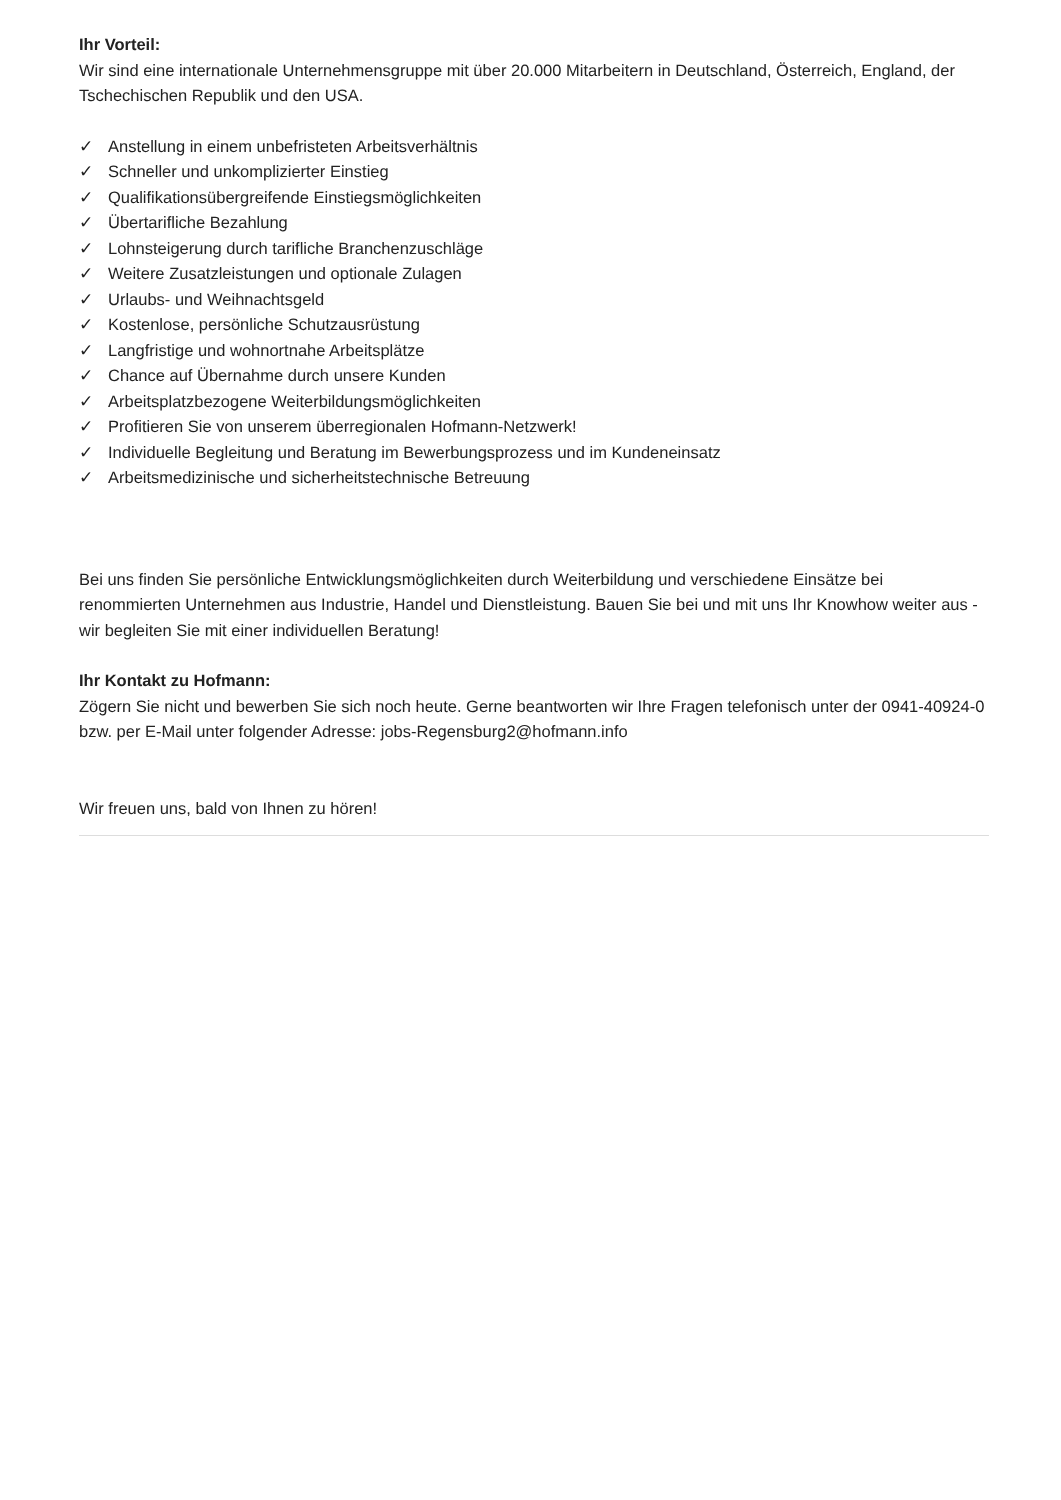Ihr Vorteil:
Wir sind eine internationale Unternehmensgruppe mit über 20.000 Mitarbeitern in Deutschland, Österreich, England, der Tschechischen Republik und den USA.
✓ Anstellung in einem unbefristeten Arbeitsverhältnis
✓ Schneller und unkomplizierter Einstieg
✓ Qualifikationsübergreifende Einstiegsmöglichkeiten
✓ Übertarifliche Bezahlung
✓ Lohnsteigerung durch tarifliche Branchenzuschläge
✓ Weitere Zusatzleistungen und optionale Zulagen
✓ Urlaubs- und Weihnachtsgeld
✓ Kostenlose, persönliche Schutzausrüstung
✓ Langfristige und wohnortnahe Arbeitsplätze
✓ Chance auf Übernahme durch unsere Kunden
✓ Arbeitsplatzbezogene Weiterbildungsmöglichkeiten
✓ Profitieren Sie von unserem überregionalen Hofmann-Netzwerk!
✓ Individuelle Begleitung und Beratung im Bewerbungsprozess und im Kundeneinsatz
✓ Arbeitsmedizinische und sicherheitstechnische Betreuung
Bei uns finden Sie persönliche Entwicklungsmöglichkeiten durch Weiterbildung und verschiedene Einsätze bei renommierten Unternehmen aus Industrie, Handel und Dienstleistung. Bauen Sie bei und mit uns Ihr Knowhow weiter aus - wir begleiten Sie mit einer individuellen Beratung!
Ihr Kontakt zu Hofmann:
Zögern Sie nicht und bewerben Sie sich noch heute. Gerne beantworten wir Ihre Fragen telefonisch unter der 0941-40924-0 bzw. per E-Mail unter folgender Adresse: jobs-Regensburg2@hofmann.info
Wir freuen uns, bald von Ihnen zu hören!